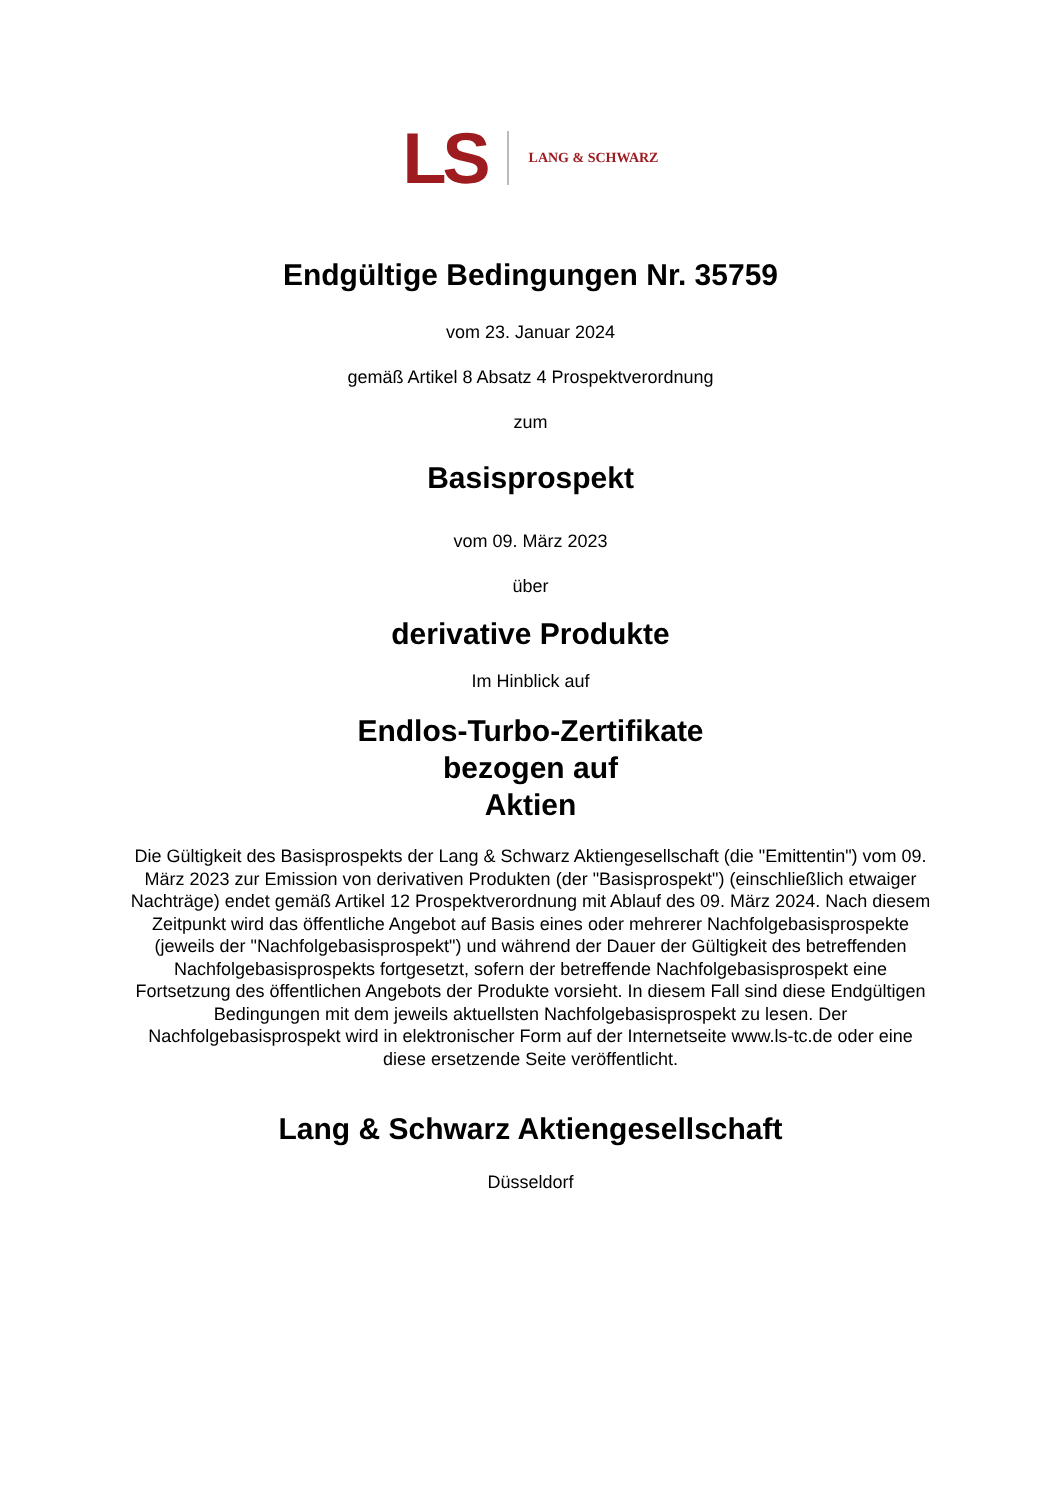LS LANG & SCHWARZ
Endgültige Bedingungen Nr. 35759
vom 23. Januar 2024
gemäß Artikel 8 Absatz 4 Prospektverordnung
zum
Basisprospekt
vom 09. März 2023
über
derivative Produkte
Im Hinblick auf
Endlos-Turbo-Zertifikate
bezogen auf
Aktien
Die Gültigkeit des Basisprospekts der Lang & Schwarz Aktiengesellschaft (die "Emittentin") vom 09. März 2023 zur Emission von derivativen Produkten (der "Basisprospekt") (einschließlich etwaiger Nachträge) endet gemäß Artikel 12 Prospektverordnung mit Ablauf des 09. März 2024. Nach diesem Zeitpunkt wird das öffentliche Angebot auf Basis eines oder mehrerer Nachfolgebasisprospekte (jeweils der "Nachfolgebasisprospekt") und während der Dauer der Gültigkeit des betreffenden Nachfolgebasisprospekts fortgesetzt, sofern der betreffende Nachfolgebasisprospekt eine Fortsetzung des öffentlichen Angebots der Produkte vorsieht. In diesem Fall sind diese Endgültigen Bedingungen mit dem jeweils aktuellsten Nachfolgebasisprospekt zu lesen. Der Nachfolgebasisprospekt wird in elektronischer Form auf der Internetseite www.ls-tc.de oder eine diese ersetzende Seite veröffentlicht.
Lang & Schwarz Aktiengesellschaft
Düsseldorf